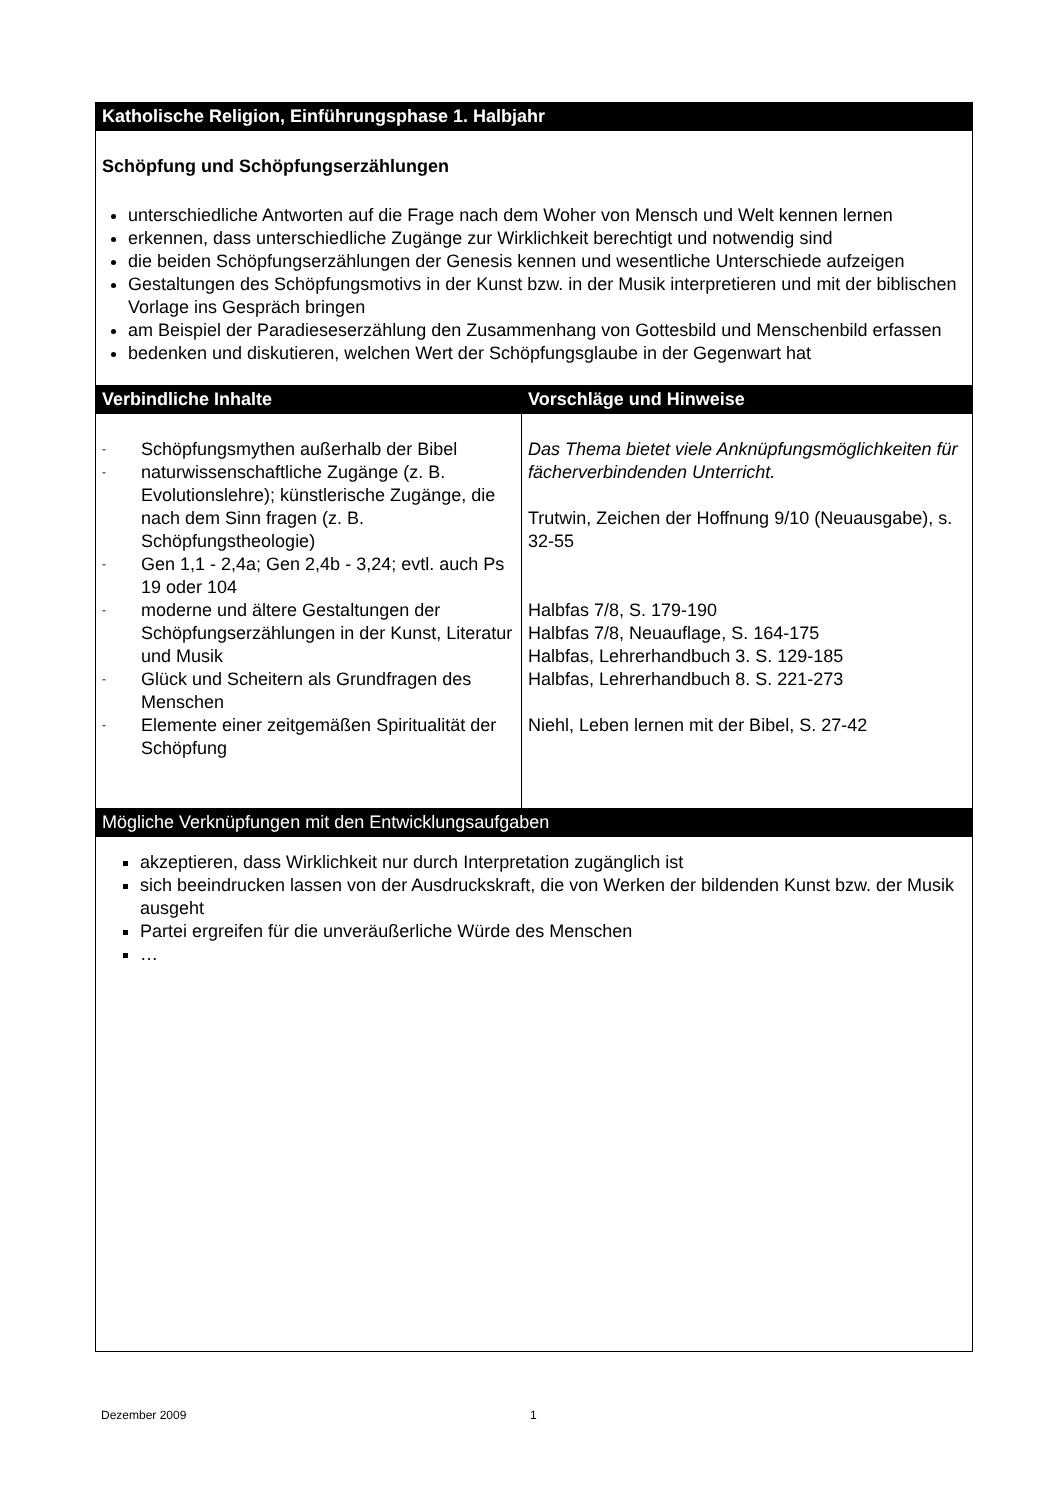| Katholische Religion, Einführungsphase 1. Halbjahr | |
| --- | --- |
| Schöpfung und Schöpfungserzählungen unterschiedliche Antworten auf die Frage nach dem Woher von Mensch und Welt kennen lernen erkennen, dass unterschiedliche Zugänge zur Wirklichkeit berechtigt und notwendig sind die beiden Schöpfungserzählungen der Genesis kennen und wesentliche Unterschiede aufzeigen Gestaltungen des Schöpfungsmotivs in der Kunst bzw. in der Musik interpretieren und mit der biblischen Vorlage ins Gespräch bringen am Beispiel der Paradieseserzählung den Zusammenhang von Gottesbild und Menschenbild erfassen bedenken und diskutieren, welchen Wert der Schöpfungsglaube in der Gegenwart hat | |
| Verbindliche Inhalte | Vorschläge und Hinweise |
| - Schöpfungsmythen außerhalb der Bibel - naturwissenschaftliche Zugänge (z. B. Evolutionslehre); künstlerische Zugänge, die nach dem Sinn fragen (z. B. Schöpfungstheologie) - Gen 1,1 - 2,4a; Gen 2,4b - 3,24; evtl. auch Ps 19 oder 104 - moderne und ältere Gestaltungen der Schöpfungserzählungen in der Kunst, Literatur und Musik - Glück und Scheitern als Grundfragen des Menschen - Elemente einer zeitgemäßen Spiritualität der Schöpfung | Das Thema bietet viele Anknüpfungsmöglichkeiten für fächerverbindenden Unterricht. Trutwin, Zeichen der Hoffnung 9/10 (Neuausgabe), s. 32-55 Halbfas 7/8, S. 179-190 Halbfas 7/8, Neuauflage, S. 164-175 Halbfas, Lehrerhandbuch 3. S. 129-185 Halbfas, Lehrerhandbuch 8. S. 221-273 Niehl, Leben lernen mit der Bibel, S. 27-42 |
| Mögliche Verknüpfungen mit den Entwicklungsaufgaben | |
| akzeptieren, dass Wirklichkeit nur durch Interpretation zugänglich ist sich beeindrucken lassen von der Ausdruckskraft, die von Werken der bildenden Kunst bzw. der Musik ausgeht Partei ergreifen für die unveräußerliche Würde des Menschen … | |
Dezember 2009 1